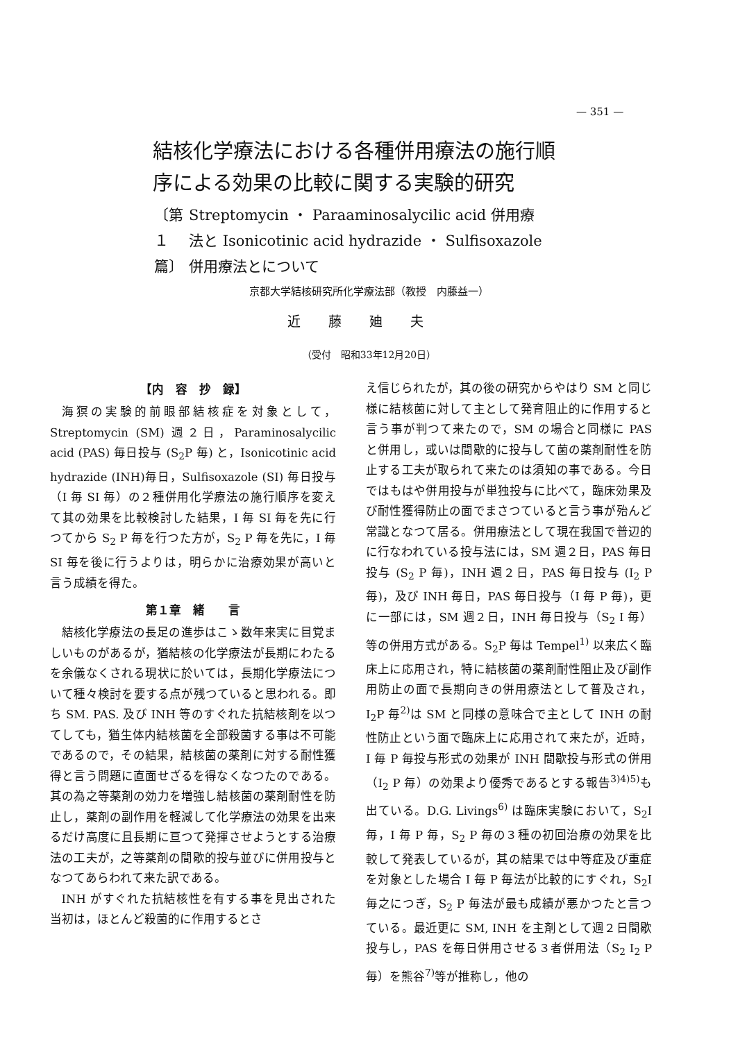— 351 —
結核化学療法における各種併用療法の施行順序による効果の比較に関する実験的研究
〔第１篇〕 Streptomycin ・ Paraaminosalycilic acid 併用療法と Isonicotinic acid hydrazide ・ Sulfisoxazole 併用療法とについて
京都大学結核研究所化学療法部（教授　内藤益一）
近藤廸夫
（受付　昭和33年12月20日）
【内　容　抄　録】
海猽の実験的前眼部結核症を対象として，Streptomycin (SM) 週２日，Paraminosalycilic acid (PAS) 毎日投与 (S<sub>2</sub>P 毎) と，Isonicotinic acid hydrazide (INH)毎日，Sulfisoxazole (SI) 毎日投与（I 毎 SI 毎）の２種併用化学療法の施行順序を変えて其の効果を比較検討した結果，I 毎 SI 毎を先に行つてから S<sub>2</sub> P 毎を行つた方が，S<sub>2</sub> P 毎を先に，I 毎 SI 毎を後に行うよりは，明らかに治療効果が高いと言う成績を得た。
第１章　緒　　言
結核化学療法の長足の進歩はこゝ数年来実に目覚ましいものがあるが，猶結核の化学療法が長期にわたるを余儀なくされる現状に於いては，長期化学療法について種々検討を要する点が残つていると思われる。即ち SM. PAS. 及び INH 等のすぐれた抗結核剤を以つてしても，猶生体内結核菌を全部殺菌する事は不可能であるので，その結果，結核菌の薬剤に対する耐性獲得と言う問題に直面せざるを得なくなつたのである。其の為之等薬剤の効力を増強し結核菌の薬剤耐性を防止し，薬剤の副作用を軽減して化学療法の効果を出来るだけ高度に且長期に亘つて発揮させようとする治療法の工夫が，之等薬剤の間歇的投与並びに併用投与となつてあらわれて来た訳である。
INH がすぐれた抗結核性を有する事を見出された当初は，ほとんど殺菌的に作用するとさ
え信じられたが，其の後の研究からやはり SM と同じ様に結核菌に対して主として発育阻止的に作用すると言う事が判つて来たので，SM の場合と同様に PAS と併用し，或いは間歇的に投与して菌の薬剤耐性を防止する工夫が取られて来たのは須知の事である。今日ではもはや併用投与が単独投与に比べて，臨床効果及び耐性獲得防止の面でまさつていると言う事が殆んど常識となつて居る。併用療法として現在我国で普辺的に行なわれている投与法には，SM 週２日，PAS 毎日投与 (S<sub>2</sub> P 毎)，INH 週２日，PAS 毎日投与 (I<sub>2</sub> P 毎)，及び INH 毎日，PAS 毎日投与（I 毎 P 毎)，更に一部には，SM 週２日，INH 毎日投与（S<sub>2</sub> I 毎）等の併用方式がある。S<sub>2</sub>P 毎は Tempel<sup>1)</sup> 以来広く臨床上に応用され，特に結核菌の薬剤耐性阻止及び副作用防止の面で長期向きの併用療法として普及され，I<sub>2</sub>P 毎<sup>2)</sup>は SM と同様の意味合で主として INH の耐性防止という面で臨床上に応用されて来たが，近時，I 毎 P 毎投与形式の効果が INH 間歇投与形式の併用（I<sub>2</sub> P 毎）の効果より優秀であるとする報告<sup>3)4)5)</sup>も出ている。D.G. Livings<sup>6)</sup> は臨床実験において，S<sub>2</sub>I 毎，I 毎 P 毎，S<sub>2</sub> P 毎の３種の初回治療の効果を比較して発表しているが，其の結果では中等症及び重症を対象とした場合 I 毎 P 毎法が比較的にすぐれ，S<sub>2</sub>I 毎之につぎ，S<sub>2</sub> P 毎法が最も成績が悪かつたと言つている。最近更に SM, INH を主剤として週２日間歇投与し，PAS を毎日併用させる３者併用法（S<sub>2</sub> I<sub>2</sub> P 毎）を熊谷<sup>7)</sup>等が推称し，他の